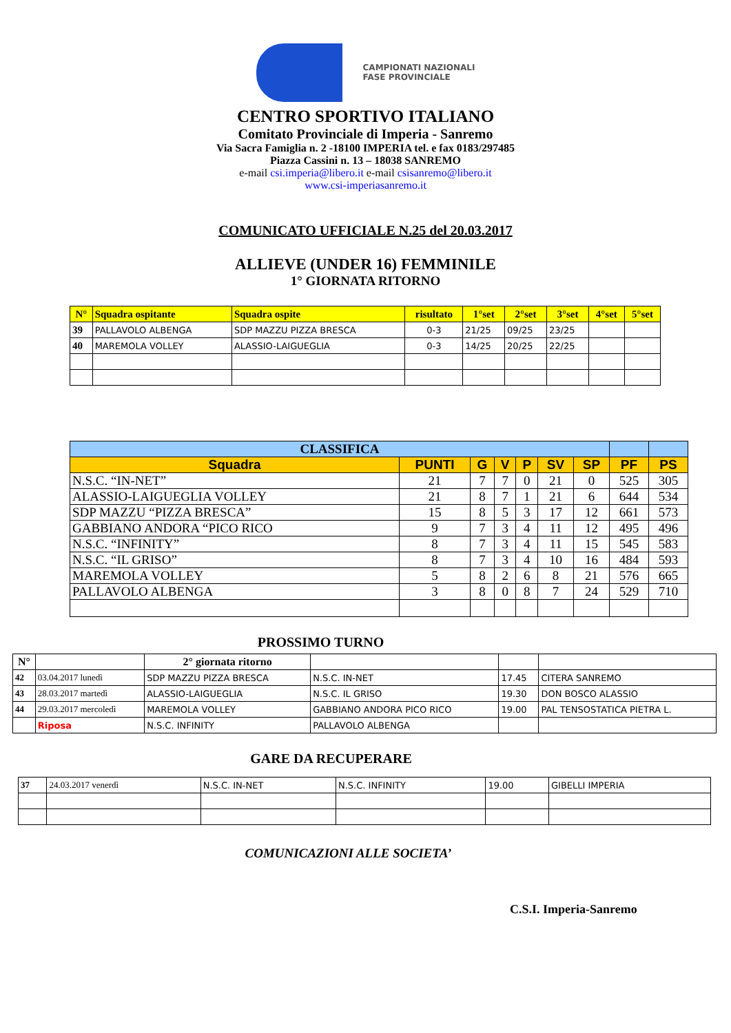CAMPIONATI NAZIONALI
FASE PROVINCIALE
CENTRO SPORTIVO ITALIANO
Comitato Provinciale di Imperia - Sanremo
Via Sacra Famiglia n. 2 -18100 IMPERIA tel. e fax 0183/297485
Piazza Cassini n. 13 – 18038 SANREMO
e-mail csi.imperia@libero.it e-mail csisanremo@libero.it
www.csi-imperiasanremo.it
COMUNICATO UFFICIALE N.25 del 20.03.2017
ALLIEVE (UNDER 16) FEMMINILE
1° GIORNATA RITORNO
| N° | Squadra ospitante | Squadra ospite | risultato | 1°set | 2°set | 3°set | 4°set | 5°set |
| --- | --- | --- | --- | --- | --- | --- | --- | --- |
| 39 | PALLAVOLO ALBENGA | SDP MAZZU PIZZA BRESCA | 0-3 | 21/25 | 09/25 | 23/25 | | |
| 40 | MAREMOLA VOLLEY | ALASSIO-LAIGUEGLIA | 0-3 | 14/25 | 20/25 | 22/25 | | |
| CLASSIFICA | | | | | | | | |
| --- | --- | --- | --- | --- | --- | --- | --- | --- |
| Squadra | PUNTI | G | V | P | SV | SP | PF | PS |
| N.S.C. “IN-NET” | 21 | 7 | 7 | 0 | 21 | 0 | 525 | 305 |
| ALASSIO-LAIGUEGLIA VOLLEY | 21 | 8 | 7 | 1 | 21 | 6 | 644 | 534 |
| SDP MAZZU “PIZZA BRESCA” | 15 | 8 | 5 | 3 | 17 | 12 | 661 | 573 |
| GABBIANO ANDORA “PICO RICO | 9 | 7 | 3 | 4 | 11 | 12 | 495 | 496 |
| N.S.C. “INFINITY” | 8 | 7 | 3 | 4 | 11 | 15 | 545 | 583 |
| N.S.C. “IL GRISO” | 8 | 7 | 3 | 4 | 10 | 16 | 484 | 593 |
| MAREMOLA VOLLEY | 5 | 8 | 2 | 6 | 8 | 21 | 576 | 665 |
| PALLAVOLO ALBENGA | 3 | 8 | 0 | 8 | 7 | 24 | 529 | 710 |
PROSSIMO TURNO
| N° | | 2° giornata ritorno | | | |
| 42 | 03.04.2017 lunedì | SDP MAZZU PIZZA BRESCA | N.S.C. IN-NET | 17.45 | CITERA SANREMO |
| 43 | 28.03.2017 martedì | ALASSIO-LAIGUEGLIA | N.S.C. IL GRISO | 19.30 | DON BOSCO ALASSIO |
| 44 | 29.03.2017 mercoledì | MAREMOLA VOLLEY | GABBIANO ANDORA PICO RICO | 19.00 | PAL TENSOSTATICA PIETRA L. |
| | Riposa | N.S.C. INFINITY | PALLAVOLO ALBENGA | | |
GARE DA RECUPERARE
| 37 | 24.03.2017 venerdì | N.S.C. IN-NET | N.S.C. INFINITY | 19.00 | GIBELLI IMPERIA |
COMUNICAZIONI ALLE SOCIETA’
C.S.I. Imperia-Sanremo